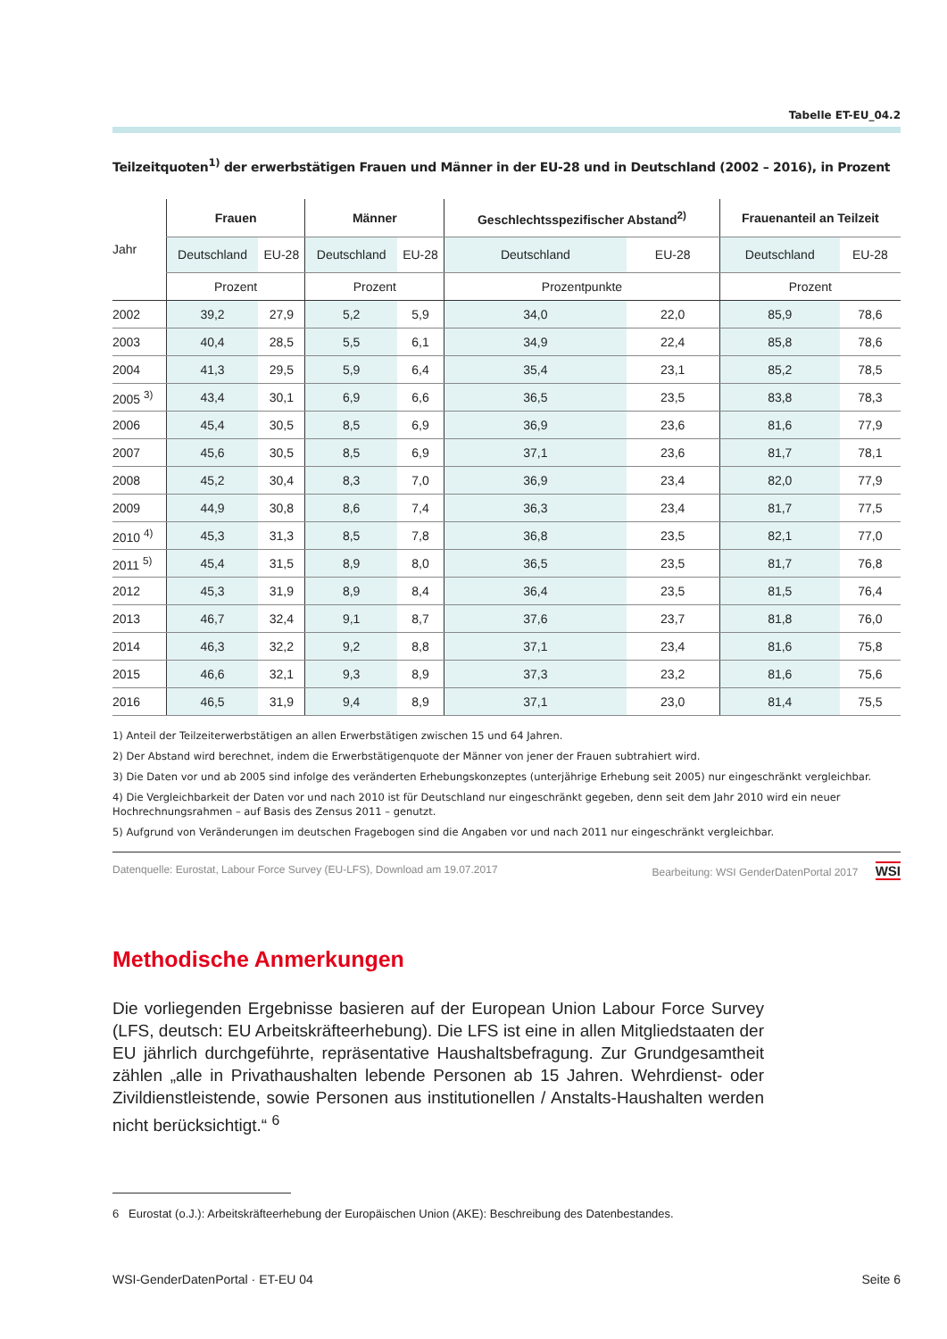Tabelle ET-EU_04.2
Teilzeitquoten<sup>1)</sup> der erwerbstätigen Frauen und Männer in der EU-28 und in Deutschland (2002 – 2016), in Prozent
| Jahr | Frauen | | Männer | | Geschlechtsspezifischer Abstand<sup>2)</sup> | | Frauenanteil an Teilzeit | |
| | Deutschland | EU-28 | Deutschland | EU-28 | Deutschland | EU-28 | Deutschland | EU-28 |
| | Prozent | | Prozent | | Prozentpunkte | | Prozent | |
| 2002 | 39,2 | 27,9 | 5,2 | 5,9 | 34,0 | 22,0 | 85,9 | 78,6 |
| 2003 | 40,4 | 28,5 | 5,5 | 6,1 | 34,9 | 22,4 | 85,8 | 78,6 |
| 2004 | 41,3 | 29,5 | 5,9 | 6,4 | 35,4 | 23,1 | 85,2 | 78,5 |
| 2005 <sup>3)</sup> | 43,4 | 30,1 | 6,9 | 6,6 | 36,5 | 23,5 | 83,8 | 78,3 |
| 2006 | 45,4 | 30,5 | 8,5 | 6,9 | 36,9 | 23,6 | 81,6 | 77,9 |
| 2007 | 45,6 | 30,5 | 8,5 | 6,9 | 37,1 | 23,6 | 81,7 | 78,1 |
| 2008 | 45,2 | 30,4 | 8,3 | 7,0 | 36,9 | 23,4 | 82,0 | 77,9 |
| 2009 | 44,9 | 30,8 | 8,6 | 7,4 | 36,3 | 23,4 | 81,7 | 77,5 |
| 2010 <sup>4)</sup> | 45,3 | 31,3 | 8,5 | 7,8 | 36,8 | 23,5 | 82,1 | 77,0 |
| 2011 <sup>5)</sup> | 45,4 | 31,5 | 8,9 | 8,0 | 36,5 | 23,5 | 81,7 | 76,8 |
| 2012 | 45,3 | 31,9 | 8,9 | 8,4 | 36,4 | 23,5 | 81,5 | 76,4 |
| 2013 | 46,7 | 32,4 | 9,1 | 8,7 | 37,6 | 23,7 | 81,8 | 76,0 |
| 2014 | 46,3 | 32,2 | 9,2 | 8,8 | 37,1 | 23,4 | 81,6 | 75,8 |
| 2015 | 46,6 | 32,1 | 9,3 | 8,9 | 37,3 | 23,2 | 81,6 | 75,6 |
| 2016 | 46,5 | 31,9 | 9,4 | 8,9 | 37,1 | 23,0 | 81,4 | 75,5 |
1) Anteil der Teilzeiterwerbstätigen an allen Erwerbstätigen zwischen 15 und 64 Jahren.
2) Der Abstand wird berechnet, indem die Erwerbstätigenquote der Männer von jener der Frauen subtrahiert wird.
3) Die Daten vor und ab 2005 sind infolge des veränderten Erhebungskonzeptes (unterjährige Erhebung seit 2005) nur eingeschränkt vergleichbar.
4) Die Vergleichbarkeit der Daten vor und nach 2010 ist für Deutschland nur eingeschränkt gegeben, denn seit dem Jahr 2010 wird ein neuer Hochrechnungsrahmen – auf Basis des Zensus 2011 – genutzt.
5) Aufgrund von Veränderungen im deutschen Fragebogen sind die Angaben vor und nach 2011 nur eingeschränkt vergleichbar.
Datenquelle: Eurostat, Labour Force Survey (EU-LFS), Download am 19.07.2017 Bearbeitung: WSI GenderDatenPortal 2017 WSI
Methodische Anmerkungen
Die vorliegenden Ergebnisse basieren auf der European Union Labour Force Survey (LFS, deutsch: EU Arbeitskräfteerhebung). Die LFS ist eine in allen Mitgliedstaaten der EU jährlich durchgeführte, repräsentative Haushaltsbefragung. Zur Grundgesamtheit zählen „alle in Privathaushalten lebende Personen ab 15 Jahren. Wehrdienst- oder Zivildienstleistende, sowie Personen aus institutionellen / Anstalts-Haushalten werden nicht berücksichtigt.“ <sup>6</sup>
6 Eurostat (o.J.): Arbeitskräfteerhebung der Europäischen Union (AKE): Beschreibung des Datenbestandes.
WSI-GenderDatenPortal · ET-EU 04 Seite 6